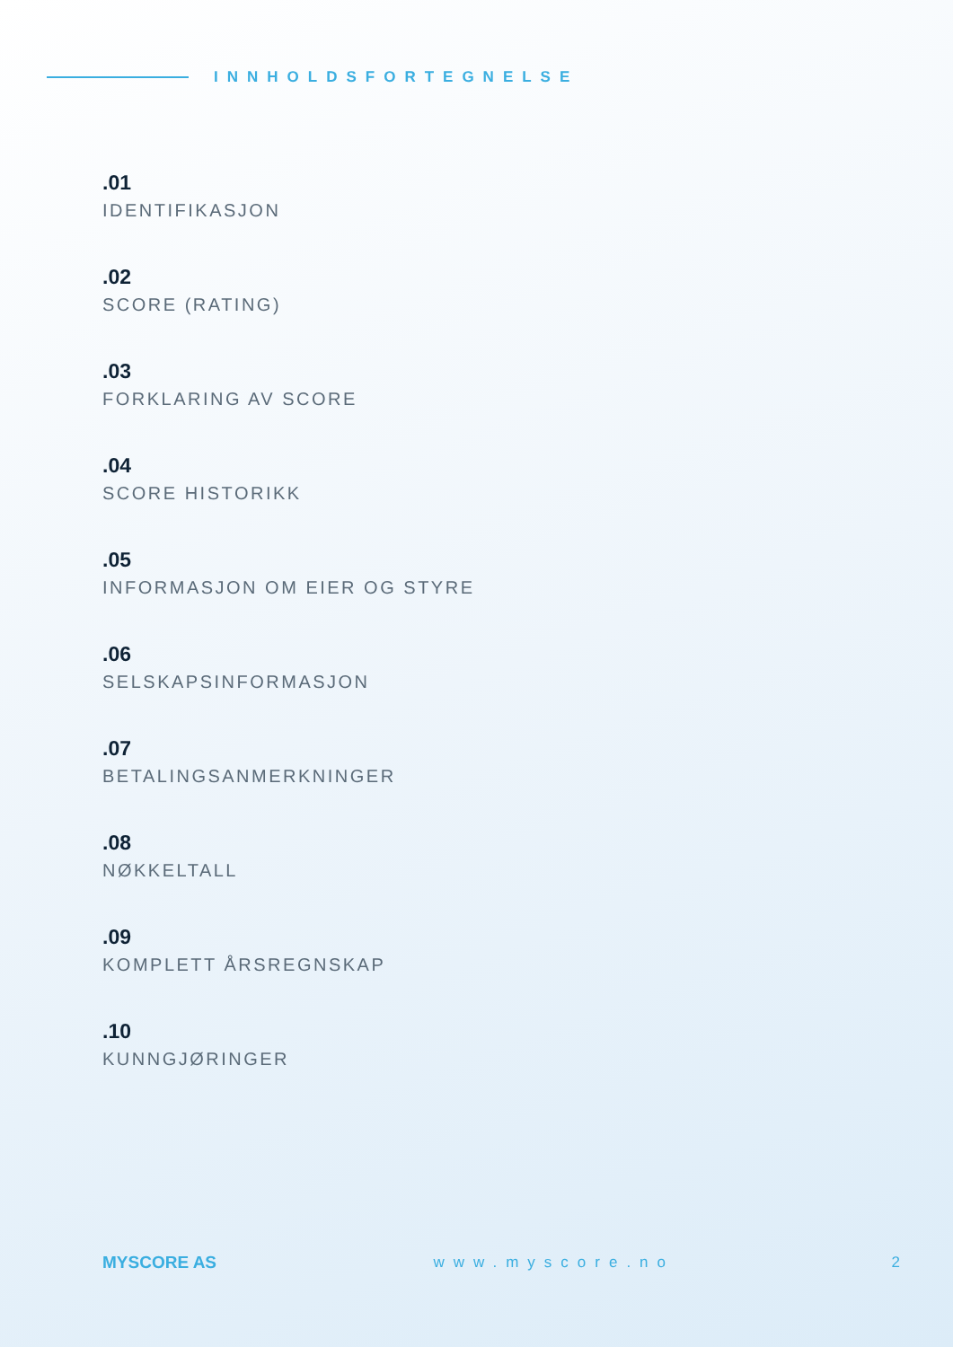INNHOLDSFORTEGNELSE
.01
IDENTIFIKASJON
.02
SCORE (RATING)
.03
FORKLARING AV SCORE
.04
SCORE HISTORIKK
.05
INFORMASJON OM EIER OG STYRE
.06
SELSKAPSINFORMASJON
.07
BETALINGSANMERKNINGER
.08
NØKKELTALL
.09
KOMPLETT ÅRSREGNSKAP
.10
KUNNGJØRINGER
MYSCORE AS www.myscore.no 2